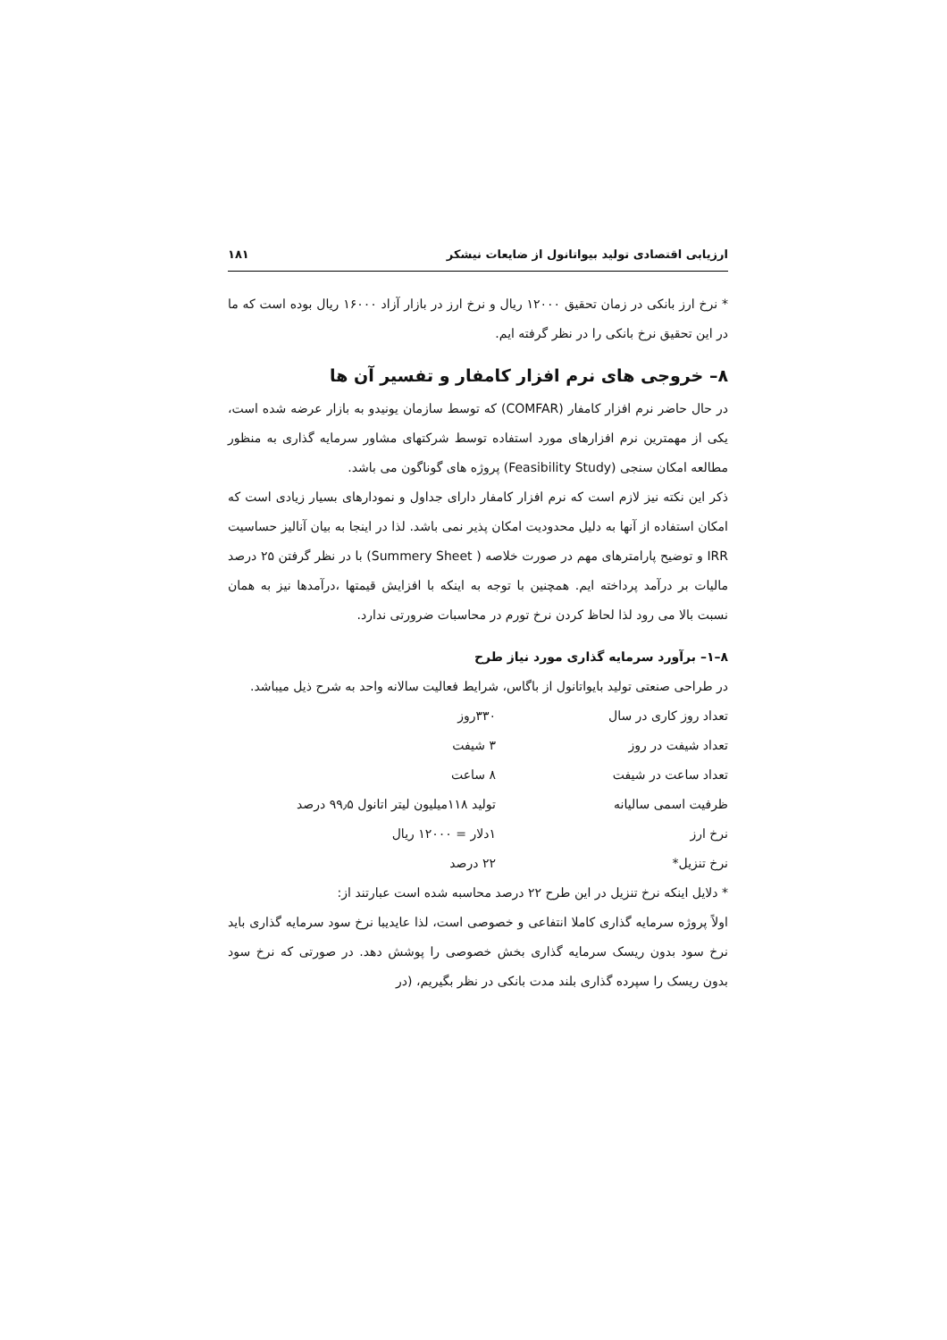ارزیابی اقتصادی تولید بیواتانول از ضایعات نیشکر ۱۸۱
* نرخ ارز بانکی در زمان تحقیق ۱۲۰۰۰ ریال و نرخ ارز در بازار آزاد ۱۶۰۰۰ ریال بوده است که ما در این تحقیق نرخ بانکی را در نظر گرفته ایم.
۸– خروجی های نرم افزار کامفار و تفسیر آن ها
در حال حاضر نرم افزار کامفار (COMFAR) که توسط سازمان یونیدو به بازار عرضه شده است، یکی از مهمترین نرم افزارهای مورد استفاده توسط شرکتهای مشاور سرمایه گذاری به منظور مطالعه امکان سنجی (Feasibility Study) پروژه های گوناگون می باشد.
ذکر این نکته نیز لازم است که نرم افزار کامفار دارای جداول و نمودارهای بسیار زیادی است که امکان استفاده از آنها به دلیل محدودیت امکان پذیر نمی باشد. لذا در اینجا به بیان آنالیز حساسیت IRR و توضیح پارامترهای مهم در صورت خلاصه ( Summery Sheet) با در نظر گرفتن ۲۵ درصد مالیات بر درآمد پرداخته ایم. همچنین با توجه به اینکه با افزایش قیمتها ،درآمدها نیز به همان نسبت بالا می رود لذا لحاظ کردن نرخ تورم در محاسبات ضرورتی ندارد.
۸–۱– برآورد سرمایه گذاری مورد نیاز طرح
در طراحی صنعتی تولید بایواتانول از باگاس، شرایط فعالیت سالانه واحد به شرح ذیل میباشد.
| تعداد روز کاری در سال | ۳۳۰روز |
| تعداد شیفت در روز | ۳ شیفت |
| تعداد ساعت در شیفت | ۸ ساعت |
| ظرفیت اسمی سالیانه | تولید ۱۱۸میلیون لیتر اتانول ۹۹٫۵ درصد |
| نرخ ارز | ۱دلار = ۱۲۰۰۰ ریال |
| نرخ تنزیل* | ۲۲ درصد |
* دلایل اینکه نرخ تنزیل در این طرح ۲۲ درصد محاسبه شده است عبارتند از:
اولاً پروژه سرمایه گذاری کاملا انتفاعی و خصوصی است، لذا عایدیبا نرخ سود سرمایه گذاری باید نرخ سود بدون ریسک سرمایه گذاری بخش خصوصی را پوشش دهد. در صورتی که نرخ سود بدون ریسک را سپرده گذاری بلند مدت بانکی در نظر بگیریم، (در